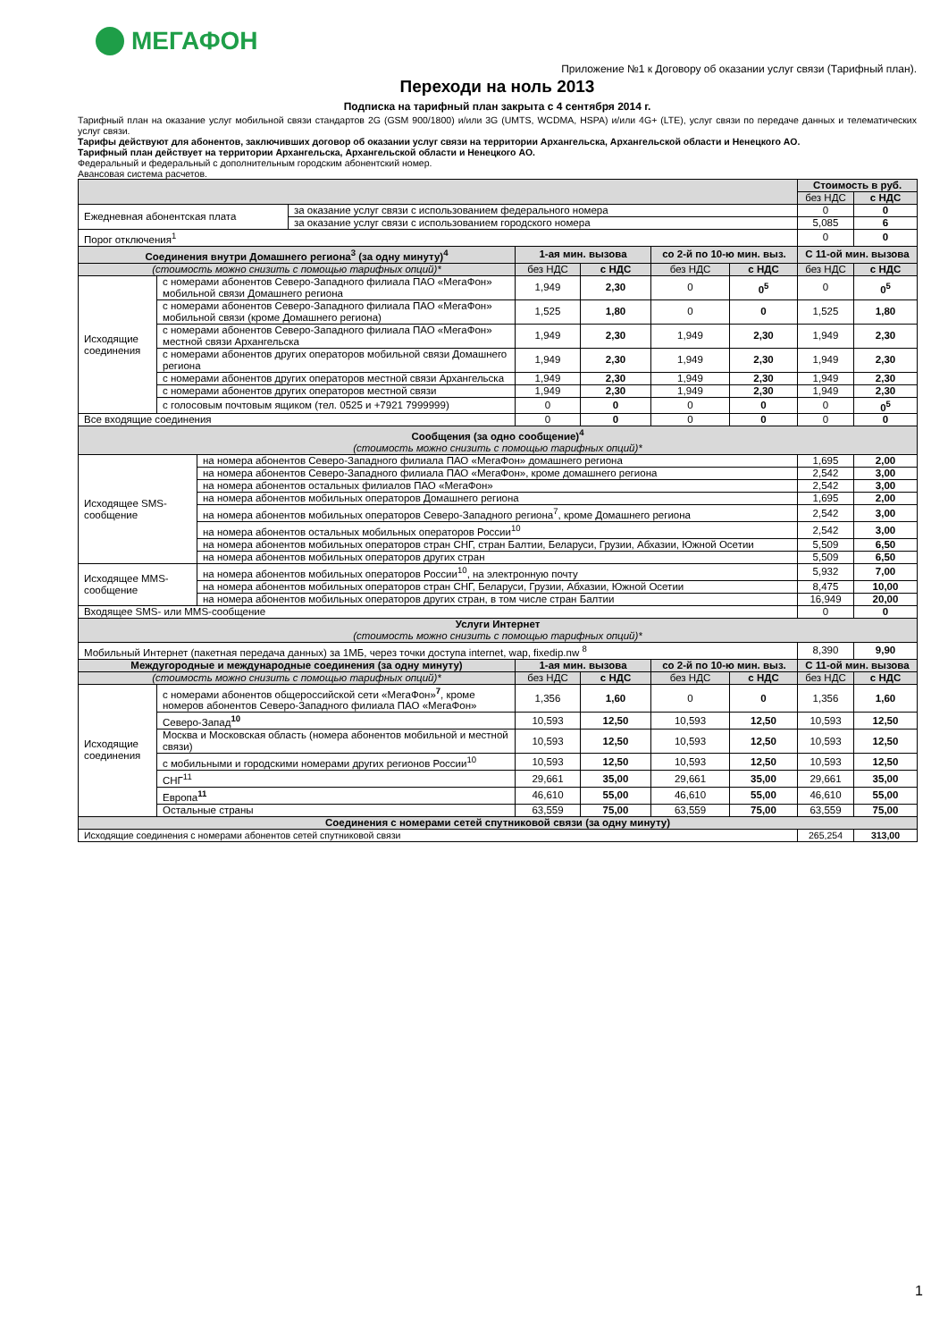МЕГАФОН
Приложение №1 к Договору об оказании услуг связи (Тарифный план).
Переходи на ноль 2013
Подписка на тарифный план закрыта с 4 сентября 2014 г.
Тарифный план на оказание услуг мобильной связи стандартов 2G (GSM 900/1800) и/или 3G (UMTS, WCDMA, HSPA) и/или 4G+ (LTE), услуг связи по передаче данных и телематических услуг связи.
Тарифы действуют для абонентов, заключивших договор об оказании услуг связи на территории Архангельска, Архангельской области и Ненецкого АО.
Тарифный план действует на территории Архангельска, Архангельской области и Ненецкого АО.
Федеральный и федеральный с дополнительным городским абонентский номер.
Авансовая система расчетов.
| | | | | | | | | Стоимость в руб. | |
| | | | | | | | | без НДС | с НДС |
| Ежедневная абонентская плата | | | за оказание услуг связи с использованием федерального номера | | | | | 0 | 0 |
| | | | за оказание услуг связи с использованием городского номера | | | | | 5,085 | 6 |
| Порог отключения<sup>1</sup> | | | | | | | | 0 | 0 |
| Соединения внутри Домашнего региона<sup>3</sup> (за одну минуту)<sup>4</sup> | | | | 1-ая мин. вызова | | со 2-й по 10-ю мин. выз. | | С 11-ой мин. вызова | |
| (стоимость можно снизить с помощью тарифных опций)* | | | | без НДС | с НДС | без НДС | с НДС | без НДС | с НДС |
| Исходящие соединения | с номерами абонентов Северо-Западного филиала ПАО «МегаФон» мобильной связи Домашнего региона | | | 1,949 | 2,30 | 0 | 0<sup>5</sup> | 0 | 0<sup>5</sup> |
| | с номерами абонентов Северо-Западного филиала ПАО «МегаФон» мобильной связи (кроме Домашнего региона) | | | 1,525 | 1,80 | 0 | 0 | 1,525 | 1,80 |
| | с номерами абонентов Северо-Западного филиала ПАО «МегаФон» местной связи Архангельска | | | 1,949 | 2,30 | 1,949 | 2,30 | 1,949 | 2,30 |
| | с номерами абонентов других операторов мобильной связи Домашнего региона | | | 1,949 | 2,30 | 1,949 | 2,30 | 1,949 | 2,30 |
| | с номерами абонентов других операторов местной связи Архангельска | | | 1,949 | 2,30 | 1,949 | 2,30 | 1,949 | 2,30 |
| | с номерами абонентов других операторов местной связи | | | 1,949 | 2,30 | 1,949 | 2,30 | 1,949 | 2,30 |
| | с голосовым почтовым ящиком (тел. 0525 и +7921 7999999) | | | 0 | 0 | 0 | 0 | 0 | 0<sup>5</sup> |
| Все входящие соединения | | | | 0 | 0 | 0 | 0 | 0 | 0 |
| Сообщения (за одно сообщение)<sup>4</sup> (стоимость можно снизить с помощью тарифных опций)* | | | | | | | | | |
| Исходящее SMS-сообщение | | на номера абонентов Северо-Западного филиала ПАО «МегаФон» домашнего региона | | | | | | 1,695 | 2,00 |
| | | на номера абонентов Северо-Западного филиала ПАО «МегаФон», кроме домашнего региона | | | | | | 2,542 | 3,00 |
| | | на номера абонентов остальных филиалов ПАО «МегаФон» | | | | | | 2,542 | 3,00 |
| | | на номера абонентов мобильных операторов Домашнего региона | | | | | | 1,695 | 2,00 |
| | | на номера абонентов мобильных операторов Северо-Западного региона<sup>7</sup>, кроме Домашнего региона | | | | | | 2,542 | 3,00 |
| | | на номера абонентов остальных мобильных операторов России<sup>10</sup> | | | | | | 2,542 | 3,00 |
| | | на номера абонентов мобильных операторов стран СНГ, стран Балтии, Беларуси, Грузии, Абхазии, Южной Осетии | | | | | | 5,509 | 6,50 |
| | | на номера абонентов мобильных операторов других стран | | | | | | 5,509 | 6,50 |
| Исходящее MMS-сообщение | | на номера абонентов мобильных операторов России<sup>10</sup>, на электронную почту | | | | | | 5,932 | 7,00 |
| | | на номера абонентов мобильных операторов стран СНГ, Беларуси, Грузии, Абхазии, Южной Осетии | | | | | | 8,475 | 10,00 |
| | | на номера абонентов мобильных операторов других стран, в том числе стран Балтии | | | | | | 16,949 | 20,00 |
| Входящее SMS- или MMS-сообщение | | | | | | | | 0 | 0 |
| Услуги Интернет (стоимость можно снизить с помощью тарифных опций)* | | | | | | | | | |
| Мобильный Интернет (пакетная передача данных) за 1МБ, через точки доступа internet, wap, fixedip.nw <sup>8</sup> | | | | | | | | 8,390 | 9,90 |
| Междугородные и международные соединения (за одну минуту) | | | | 1-ая мин. вызова | | со 2-й по 10-ю мин. выз. | | С 11-ой мин. вызова | |
| (стоимость можно снизить с помощью тарифных опций)* | | | | без НДС | с НДС | без НДС | с НДС | без НДС | с НДС |
| Исходящие соединения | с номерами абонентов общероссийской сети «МегаФон»<sup>7</sup>, кроме номеров абонентов Северо-Западного филиала ПАО «МегаФон» | | | 1,356 | 1,60 | 0 | 0 | 1,356 | 1,60 |
| | Северо-Запад<sup>10</sup> | | | 10,593 | 12,50 | 10,593 | 12,50 | 10,593 | 12,50 |
| | Москва и Московская область (номера абонентов мобильной и местной связи) | | | 10,593 | 12,50 | 10,593 | 12,50 | 10,593 | 12,50 |
| | с мобильными и городскими номерами других регионов России<sup>10</sup> | | | 10,593 | 12,50 | 10,593 | 12,50 | 10,593 | 12,50 |
| | СНГ<sup>11</sup> | | | 29,661 | 35,00 | 29,661 | 35,00 | 29,661 | 35,00 |
| | Европа<sup>11</sup> | | | 46,610 | 55,00 | 46,610 | 55,00 | 46,610 | 55,00 |
| | Остальные страны | | | 63,559 | 75,00 | 63,559 | 75,00 | 63,559 | 75,00 |
| Соединения с номерами сетей спутниковой связи (за одну минуту) | | | | | | | | | |
| Исходящие соединения с номерами абонентов сетей спутниковой связи | | | | | | | | 265,254 | 313,00 |
1